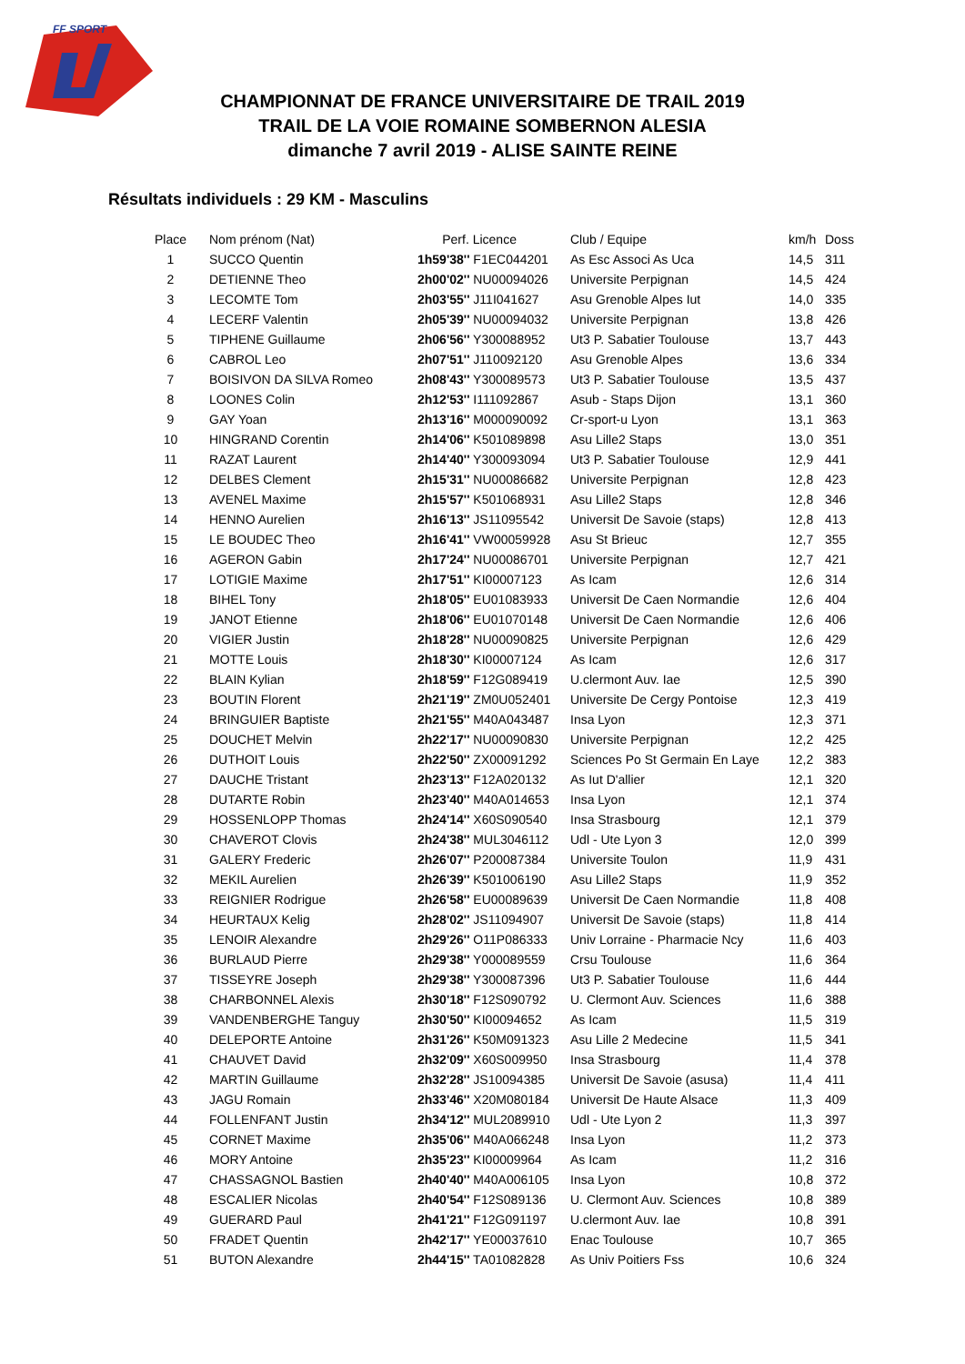FF SPORT
CHAMPIONNAT DE FRANCE UNIVERSITAIRE DE TRAIL 2019
TRAIL DE LA VOIE ROMAINE SOMBERNON ALESIA
dimanche 7 avril 2019 - ALISE SAINTE REINE
Résultats individuels : 29 KM - Masculins
| Place | Nom prénom (Nat) | Perf. Licence | Club / Equipe | km/h | Doss |
| --- | --- | --- | --- | --- | --- |
| 1 | SUCCO Quentin | 1h59'38'' F1EC044201 | As Esc Associ As Uca | 14,5 | 311 |
| 2 | DETIENNE Theo | 2h00'02'' NU00094026 | Universite Perpignan | 14,5 | 424 |
| 3 | LECOMTE Tom | 2h03'55'' J11I041627 | Asu Grenoble Alpes Iut | 14,0 | 335 |
| 4 | LECERF Valentin | 2h05'39'' NU00094032 | Universite Perpignan | 13,8 | 426 |
| 5 | TIPHENE Guillaume | 2h06'56'' Y300088952 | Ut3 P. Sabatier Toulouse | 13,7 | 443 |
| 6 | CABROL Leo | 2h07'51'' J110092120 | Asu Grenoble Alpes | 13,6 | 334 |
| 7 | BOISIVON DA SILVA Romeo | 2h08'43'' Y300089573 | Ut3 P. Sabatier Toulouse | 13,5 | 437 |
| 8 | LOONES Colin | 2h12'53'' I111092867 | Asub - Staps Dijon | 13,1 | 360 |
| 9 | GAY Yoan | 2h13'16'' M000090092 | Cr-sport-u Lyon | 13,1 | 363 |
| 10 | HINGRAND Corentin | 2h14'06'' K501089898 | Asu Lille2 Staps | 13,0 | 351 |
| 11 | RAZAT Laurent | 2h14'40'' Y300093094 | Ut3 P. Sabatier Toulouse | 12,9 | 441 |
| 12 | DELBES Clement | 2h15'31'' NU00086682 | Universite Perpignan | 12,8 | 423 |
| 13 | AVENEL Maxime | 2h15'57'' K501068931 | Asu Lille2 Staps | 12,8 | 346 |
| 14 | HENNO Aurelien | 2h16'13'' JS11095542 | Universit De Savoie (staps) | 12,8 | 413 |
| 15 | LE BOUDEC Theo | 2h16'41'' VW00059928 | Asu St Brieuc | 12,7 | 355 |
| 16 | AGERON Gabin | 2h17'24'' NU00086701 | Universite Perpignan | 12,7 | 421 |
| 17 | LOTIGIE Maxime | 2h17'51'' KI00007123 | As Icam | 12,6 | 314 |
| 18 | BIHEL Tony | 2h18'05'' EU01083933 | Universit De Caen Normandie | 12,6 | 404 |
| 19 | JANOT Etienne | 2h18'06'' EU01070148 | Universit De Caen Normandie | 12,6 | 406 |
| 20 | VIGIER Justin | 2h18'28'' NU00090825 | Universite Perpignan | 12,6 | 429 |
| 21 | MOTTE Louis | 2h18'30'' KI00007124 | As Icam | 12,6 | 317 |
| 22 | BLAIN Kylian | 2h18'59'' F12G089419 | U.clermont Auv. Iae | 12,5 | 390 |
| 23 | BOUTIN Florent | 2h21'19'' ZM0U052401 | Universite De Cergy Pontoise | 12,3 | 419 |
| 24 | BRINGUIER Baptiste | 2h21'55'' M40A043487 | Insa Lyon | 12,3 | 371 |
| 25 | DOUCHET Melvin | 2h22'17'' NU00090830 | Universite Perpignan | 12,2 | 425 |
| 26 | DUTHOIT Louis | 2h22'50'' ZX00091292 | Sciences Po St Germain En Laye | 12,2 | 383 |
| 27 | DAUCHE Tristant | 2h23'13'' F12A020132 | As Iut D'allier | 12,1 | 320 |
| 28 | DUTARTE Robin | 2h23'40'' M40A014653 | Insa Lyon | 12,1 | 374 |
| 29 | HOSSENLOPP Thomas | 2h24'14'' X60S090540 | Insa Strasbourg | 12,1 | 379 |
| 30 | CHAVEROT Clovis | 2h24'38'' MUL3046112 | Udl - Ute Lyon 3 | 12,0 | 399 |
| 31 | GALERY Frederic | 2h26'07'' P200087384 | Universite Toulon | 11,9 | 431 |
| 32 | MEKIL Aurelien | 2h26'39'' K501006190 | Asu Lille2 Staps | 11,9 | 352 |
| 33 | REIGNIER Rodrigue | 2h26'58'' EU00089639 | Universit De Caen Normandie | 11,8 | 408 |
| 34 | HEURTAUX Kelig | 2h28'02'' JS11094907 | Universit De Savoie (staps) | 11,8 | 414 |
| 35 | LENOIR Alexandre | 2h29'26'' O11P086333 | Univ Lorraine - Pharmacie Ncy | 11,6 | 403 |
| 36 | BURLAUD Pierre | 2h29'38'' Y000089559 | Crsu Toulouse | 11,6 | 364 |
| 37 | TISSEYRE Joseph | 2h29'38'' Y300087396 | Ut3 P. Sabatier Toulouse | 11,6 | 444 |
| 38 | CHARBONNEL Alexis | 2h30'18'' F12S090792 | U. Clermont Auv. Sciences | 11,6 | 388 |
| 39 | VANDENBERGHE Tanguy | 2h30'50'' KI00094652 | As Icam | 11,5 | 319 |
| 40 | DELEPORTE Antoine | 2h31'26'' K50M091323 | Asu Lille 2 Medecine | 11,5 | 341 |
| 41 | CHAUVET David | 2h32'09'' X60S009950 | Insa Strasbourg | 11,4 | 378 |
| 42 | MARTIN Guillaume | 2h32'28'' JS10094385 | Universit De Savoie (asusa) | 11,4 | 411 |
| 43 | JAGU Romain | 2h33'46'' X20M080184 | Universit De Haute Alsace | 11,3 | 409 |
| 44 | FOLLENFANT Justin | 2h34'12'' MUL2089910 | Udl - Ute Lyon 2 | 11,3 | 397 |
| 45 | CORNET Maxime | 2h35'06'' M40A066248 | Insa Lyon | 11,2 | 373 |
| 46 | MORY Antoine | 2h35'23'' KI00009964 | As Icam | 11,2 | 316 |
| 47 | CHASSAGNOL Bastien | 2h40'40'' M40A006105 | Insa Lyon | 10,8 | 372 |
| 48 | ESCALIER Nicolas | 2h40'54'' F12S089136 | U. Clermont Auv. Sciences | 10,8 | 389 |
| 49 | GUERARD Paul | 2h41'21'' F12G091197 | U.clermont Auv. Iae | 10,8 | 391 |
| 50 | FRADET Quentin | 2h42'17'' YE00037610 | Enac Toulouse | 10,7 | 365 |
| 51 | BUTON Alexandre | 2h44'15'' TA01082828 | As Univ Poitiers Fss | 10,6 | 324 |